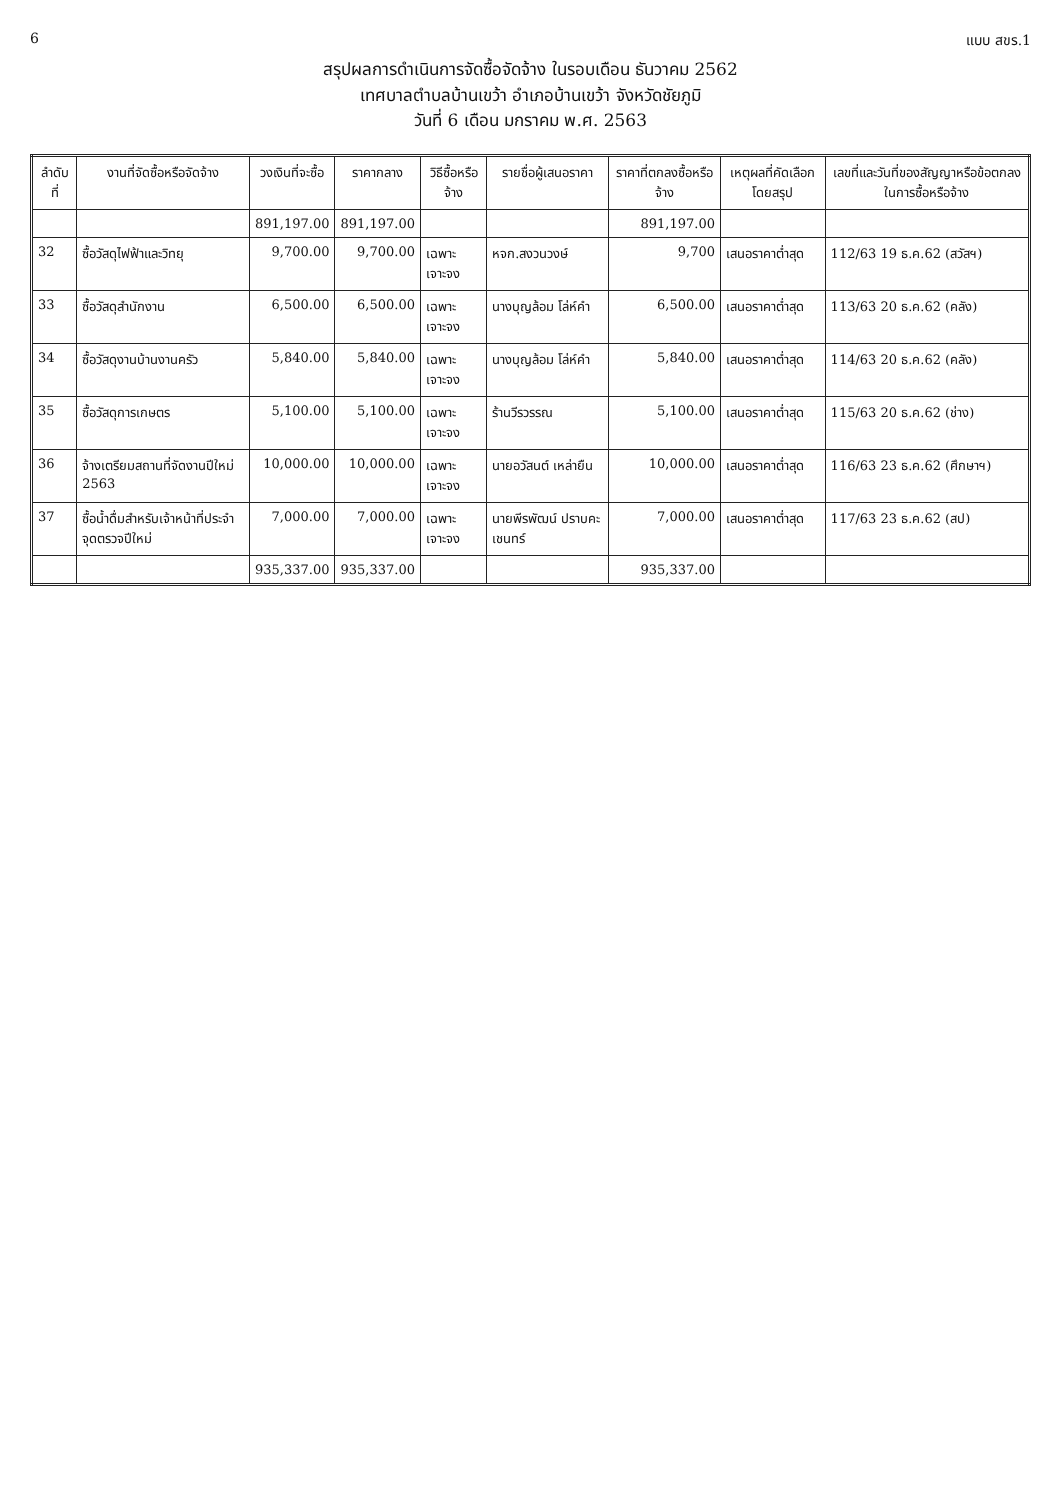6 แบบ สขร.1
สรุปผลการดำเนินการจัดซื้อจัดจ้าง ในรอบเดือน ธันวาคม 2562
เทศบาลตำบลบ้านเขว้า อำเภอบ้านเขว้า จังหวัดชัยภูมิ
วันที่ 6 เดือน มกราคม พ.ศ. 2563
| ลำดับที่ | งานที่จัดซื้อหรือจัดจ้าง | วงเงินที่จะซื้อ | ราคากลาง | วิธีซื้อหรือจ้าง | รายชื่อผู้เสนอราคา | ราคาที่ตกลงซื้อหรือจ้าง | เหตุผลที่คัดเลือกโดยสรุป | เลขที่และวันที่ของสัญญาหรือข้อตกลงในการซื้อหรือจ้าง |
| --- | --- | --- | --- | --- | --- | --- | --- | --- |
| | | 891,197.00 | 891,197.00 | | | 891,197.00 | | |
| 32 | ซื้อวัสดุไฟฟ้าและวิทยุ | 9,700.00 | 9,700.00 | เฉพาะเจาะจง | หจก.สงวนวงษ์ | 9,700 | เสนอราคาต่ำสุด | 112/63 19 ธ.ค.62 (สวัสฯ) |
| 33 | ซื้อวัสดุสำนักงาน | 6,500.00 | 6,500.00 | เฉพาะเจาะจง | นางบุญล้อม โล่ห์คำ | 6,500.00 | เสนอราคาต่ำสุด | 113/63 20 ธ.ค.62 (คลัง) |
| 34 | ซื้อวัสดุงานบ้านงานครัว | 5,840.00 | 5,840.00 | เฉพาะเจาะจง | นางบุญล้อม โล่ห์คำ | 5,840.00 | เสนอราคาต่ำสุด | 114/63 20 ธ.ค.62 (คลัง) |
| 35 | ซื้อวัสดุการเกษตร | 5,100.00 | 5,100.00 | เฉพาะเจาะจง | ร้านวีรวรรณ | 5,100.00 | เสนอราคาต่ำสุด | 115/63 20 ธ.ค.62 (ช่าง) |
| 36 | จ้างเตรียมสถานที่จัดงานปีใหม่ 2563 | 10,000.00 | 10,000.00 | เฉพาะเจาะจง | นายอวัสนต์ เหล่ายืน | 10,000.00 | เสนอราคาต่ำสุด | 116/63 23 ธ.ค.62 (ศึกษาฯ) |
| 37 | ซื้อน้ำดื่มสำหรับเจ้าหน้าที่ประจำจุดตรวจปีใหม่ | 7,000.00 | 7,000.00 | เฉพาะเจาะจง | นายพีรพัฒน์ ปราบคะเชนทร์ | 7,000.00 | เสนอราคาต่ำสุด | 117/63 23 ธ.ค.62 (สป) |
| | | 935,337.00 | 935,337.00 | | | 935,337.00 | | |